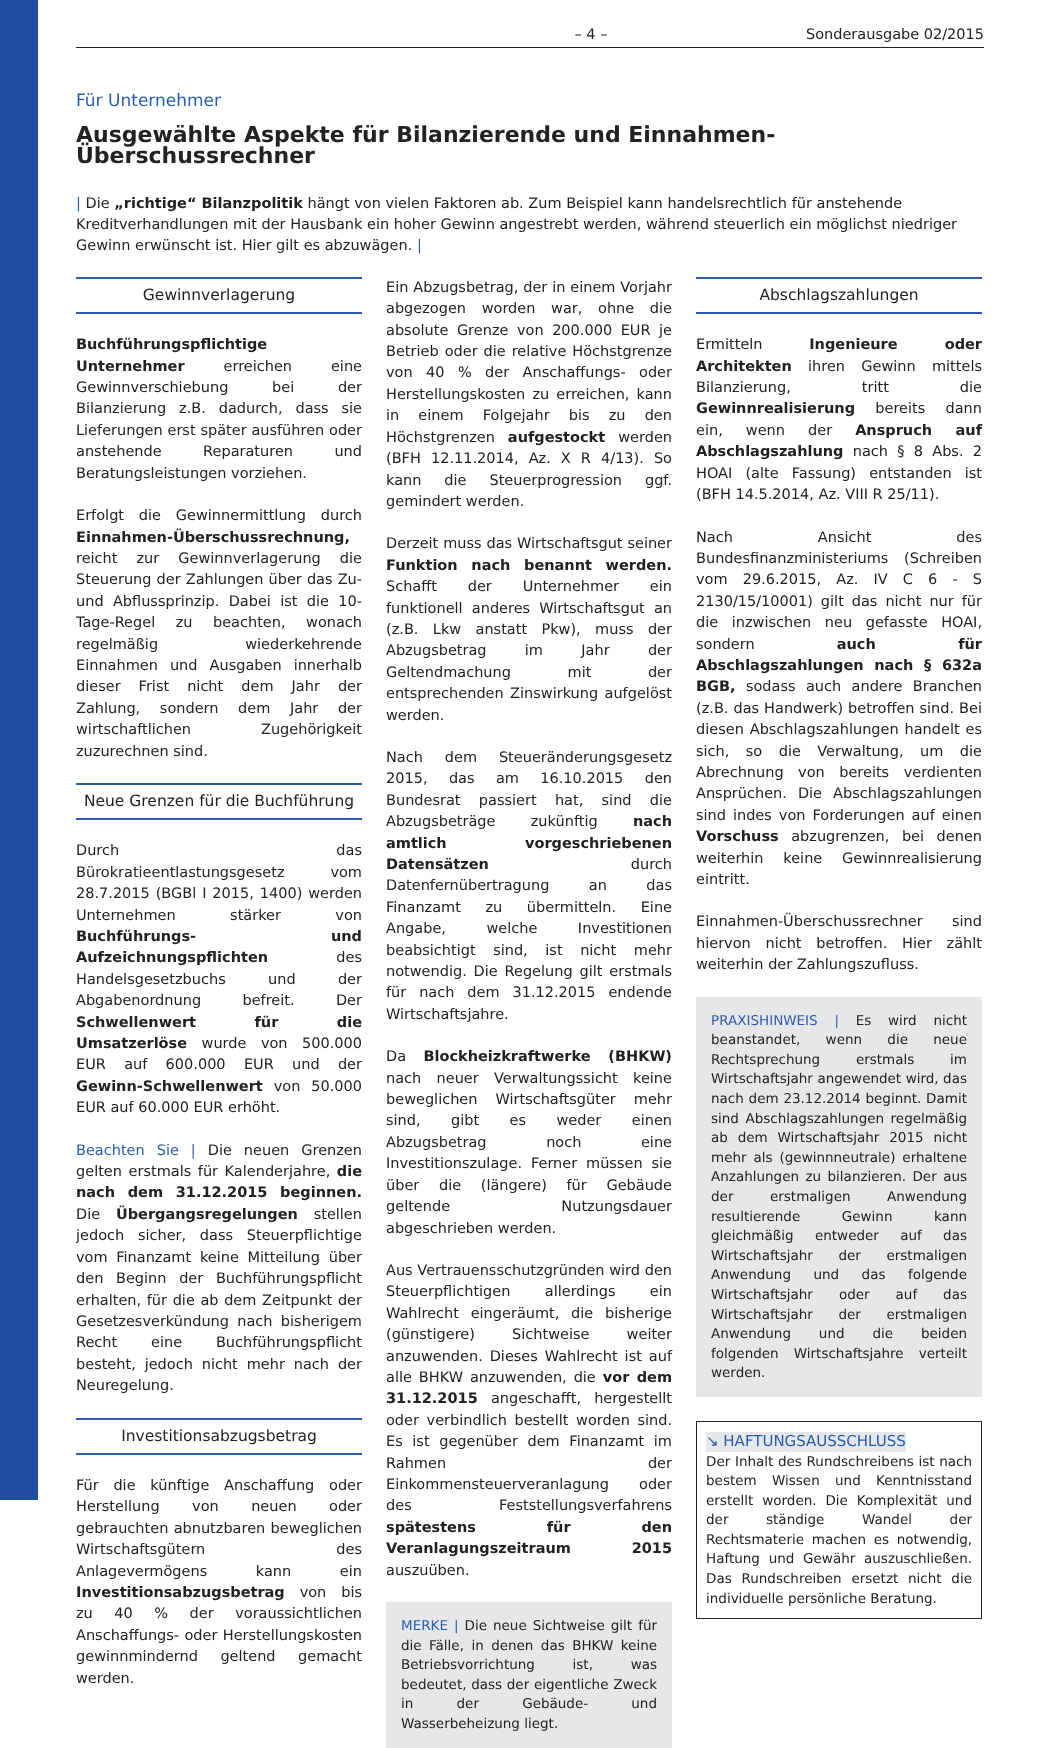– 4 – Sonderausgabe 02/2015
Für Unternehmer
Ausgewählte Aspekte für Bilanzierende und Einnahmen-Überschussrechner
| Die „richtige“ Bilanzpolitik hängt von vielen Faktoren ab. Zum Beispiel kann handelsrechtlich für anstehende Kreditverhandlungen mit der Hausbank ein hoher Gewinn angestrebt werden, während steuerlich ein möglichst niedriger Gewinn erwünscht ist. Hier gilt es abzuwägen. |
Gewinnverlagerung
Buchführungspflichtige Unternehmer erreichen eine Gewinnverschiebung bei der Bilanzierung z.B. dadurch, dass sie Lieferungen erst später ausführen oder anstehende Reparaturen und Beratungsleistungen vorziehen.
Erfolgt die Gewinnermittlung durch Einnahmen-Überschussrechnung, reicht zur Gewinnverlagerung die Steuerung der Zahlungen über das Zu- und Abflussprinzip. Dabei ist die 10-Tage-Regel zu beachten, wonach regelmäßig wiederkehrende Einnahmen und Ausgaben innerhalb dieser Frist nicht dem Jahr der Zahlung, sondern dem Jahr der wirtschaftlichen Zugehörigkeit zuzurechnen sind.
Neue Grenzen für die Buchführung
Durch das Bürokratieentlastungsgesetz vom 28.7.2015 (BGBl I 2015, 1400) werden Unternehmen stärker von Buchführungs- und Aufzeichnungspflichten des Handelsgesetzbuchs und der Abgabenordnung befreit. Der Schwellenwert für die Umsatzerlöse wurde von 500.000 EUR auf 600.000 EUR und der Gewinn-Schwellenwert von 50.000 EUR auf 60.000 EUR erhöht.
Beachten Sie | Die neuen Grenzen gelten erstmals für Kalenderjahre, die nach dem 31.12.2015 beginnen. Die Übergangsregelungen stellen jedoch sicher, dass Steuerpflichtige vom Finanzamt keine Mitteilung über den Beginn der Buchführungspflicht erhalten, für die ab dem Zeitpunkt der Gesetzesverkündung nach bisherigem Recht eine Buchführungspflicht besteht, jedoch nicht mehr nach der Neuregelung.
Investitionsabzugsbetrag
Für die künftige Anschaffung oder Herstellung von neuen oder gebrauchten abnutzbaren beweglichen Wirtschaftsgütern des Anlagevermögens kann ein Investitionsabzugsbetrag von bis zu 40 % der voraussichtlichen Anschaffungs- oder Herstellungskosten gewinnmindernd geltend gemacht werden.
Ein Abzugsbetrag, der in einem Vorjahr abgezogen worden war, ohne die absolute Grenze von 200.000 EUR je Betrieb oder die relative Höchstgrenze von 40 % der Anschaffungs- oder Herstellungskosten zu erreichen, kann in einem Folgejahr bis zu den Höchstgrenzen aufgestockt werden (BFH 12.11.2014, Az. X R 4/13). So kann die Steuerprogression ggf. gemindert werden.
Derzeit muss das Wirtschaftsgut seiner Funktion nach benannt werden. Schafft der Unternehmer ein funktionell anderes Wirtschaftsgut an (z.B. Lkw anstatt Pkw), muss der Abzugsbetrag im Jahr der Geltendmachung mit der entsprechenden Zinswirkung aufgelöst werden.
Nach dem Steueränderungsgesetz 2015, das am 16.10.2015 den Bundesrat passiert hat, sind die Abzugsbeträge zukünftig nach amtlich vorgeschriebenen Datensätzen durch Datenfernübertragung an das Finanzamt zu übermitteln. Eine Angabe, welche Investitionen beabsichtigt sind, ist nicht mehr notwendig. Die Regelung gilt erstmals für nach dem 31.12.2015 endende Wirtschaftsjahre.
Da Blockheizkraftwerke (BHKW) nach neuer Verwaltungssicht keine beweglichen Wirtschaftsgüter mehr sind, gibt es weder einen Abzugsbetrag noch eine Investitionszulage. Ferner müssen sie über die (längere) für Gebäude geltende Nutzungsdauer abgeschrieben werden.
Aus Vertrauensschutzgründen wird den Steuerpflichtigen allerdings ein Wahlrecht eingeräumt, die bisherige (günstigere) Sichtweise weiter anzuwenden. Dieses Wahlrecht ist auf alle BHKW anzuwenden, die vor dem 31.12.2015 angeschafft, hergestellt oder verbindlich bestellt worden sind. Es ist gegenüber dem Finanzamt im Rahmen der Einkommensteuerveranlagung oder des Feststellungsverfahrens spätestens für den Veranlagungszeitraum 2015 auszuüben.
MERKE | Die neue Sichtweise gilt für die Fälle, in denen das BHKW keine Betriebsvorrichtung ist, was bedeutet, dass der eigentliche Zweck in der Gebäude- und Wasserbeheizung liegt.
Abschlagszahlungen
Ermitteln Ingenieure oder Architekten ihren Gewinn mittels Bilanzierung, tritt die Gewinnrealisierung bereits dann ein, wenn der Anspruch auf Abschlagszahlung nach § 8 Abs. 2 HOAI (alte Fassung) entstanden ist (BFH 14.5.2014, Az. VIII R 25/11).
Nach Ansicht des Bundesfinanzministeriums (Schreiben vom 29.6.2015, Az. IV C 6 - S 2130/15/10001) gilt das nicht nur für die inzwischen neu gefasste HOAI, sondern auch für Abschlagszahlungen nach § 632a BGB, sodass auch andere Branchen (z.B. das Handwerk) betroffen sind. Bei diesen Abschlagszahlungen handelt es sich, so die Verwaltung, um die Abrechnung von bereits verdienten Ansprüchen. Die Abschlagszahlungen sind indes von Forderungen auf einen Vorschuss abzugrenzen, bei denen weiterhin keine Gewinnrealisierung eintritt.
Einnahmen-Überschussrechner sind hiervon nicht betroffen. Hier zählt weiterhin der Zahlungszufluss.
PRAXISHINWEIS | Es wird nicht beanstandet, wenn die neue Rechtsprechung erstmals im Wirtschaftsjahr angewendet wird, das nach dem 23.12.2014 beginnt. Damit sind Abschlagszahlungen regelmäßig ab dem Wirtschaftsjahr 2015 nicht mehr als (gewinnneutrale) erhaltene Anzahlungen zu bilanzieren. Der aus der erstmaligen Anwendung resultierende Gewinn kann gleichmäßig entweder auf das Wirtschaftsjahr der erstmaligen Anwendung und das folgende Wirtschaftsjahr oder auf das Wirtschaftsjahr der erstmaligen Anwendung und die beiden folgenden Wirtschaftsjahre verteilt werden.
↘ HAFTUNGSAUSSCHLUSS
Der Inhalt des Rundschreibens ist nach bestem Wissen und Kenntnisstand erstellt worden. Die Komplexität und der ständige Wandel der Rechtsmaterie machen es notwendig, Haftung und Gewähr auszuschließen. Das Rundschreiben ersetzt nicht die individuelle persönliche Beratung.